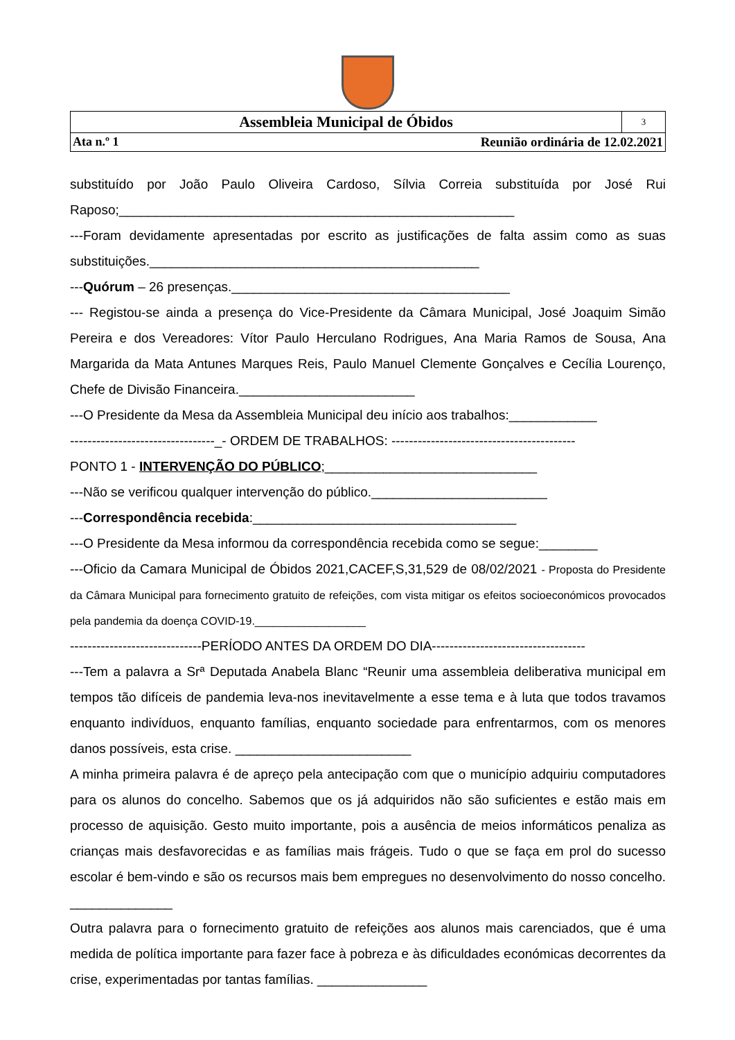| Assembleia Municipal de Óbidos | 3 |
| Ata n.º 1 Reunião ordinária de 12.02.2021 | |
substituído por João Paulo Oliveira Cardoso, Sílvia Correia substituída por José Rui Raposo;______________________________________________________
---Foram devidamente apresentadas por escrito as justificações de falta assim como as suas substituições._____________________________________________
---Quórum – 26 presenças.______________________________________
--- Registou-se ainda a presença do Vice-Presidente da Câmara Municipal, José Joaquim Simão Pereira e dos Vereadores: Vítor Paulo Herculano Rodrigues, Ana Maria Ramos de Sousa, Ana Margarida da Mata Antunes Marques Reis, Paulo Manuel Clemente Gonçalves e Cecília Lourenço, Chefe de Divisão Financeira.________________________
---O Presidente da Mesa da Assembleia Municipal deu início aos trabalhos:____________
---------------------------------_- ORDEM DE TRABALHOS: ------------------------------------------
PONTO 1 - INTERVENÇÃO DO PÚBLICO;_____________________________
---Não se verificou qualquer intervenção do público.________________________
---Correspondência recebida:____________________________________
---O Presidente da Mesa informou da correspondência recebida como se segue:________
---Oficio da Camara Municipal de Óbidos 2021,CACEF,S,31,529 de 08/02/2021 - Proposta do Presidente da Câmara Municipal para fornecimento gratuito de refeições, com vista mitigar os efeitos socioeconómicos provocados pela pandemia da doença COVID-19.__________________
------------------------------PERÍODO ANTES DA ORDEM DO DIA-----------------------------------
---Tem a palavra a Srª Deputada Anabela Blanc “Reunir uma assembleia deliberativa municipal em tempos tão difíceis de pandemia leva-nos inevitavelmente a esse tema e à luta que todos travamos enquanto indivíduos, enquanto famílias, enquanto sociedade para enfrentarmos, com os menores danos possíveis, esta crise. ________________________
A minha primeira palavra é de apreço pela antecipação com que o município adquiriu computadores para os alunos do concelho. Sabemos que os já adquiridos não são suficientes e estão mais em processo de aquisição. Gesto muito importante, pois a ausência de meios informáticos penaliza as crianças mais desfavorecidas e as famílias mais frágeis. Tudo o que se faça em prol do sucesso escolar é bem-vindo e são os recursos mais bem empregues no desenvolvimento do nosso concelho. ______________
Outra palavra para o fornecimento gratuito de refeições aos alunos mais carenciados, que é uma medida de política importante para fazer face à pobreza e às dificuldades económicas decorrentes da crise, experimentadas por tantas famílias. _______________